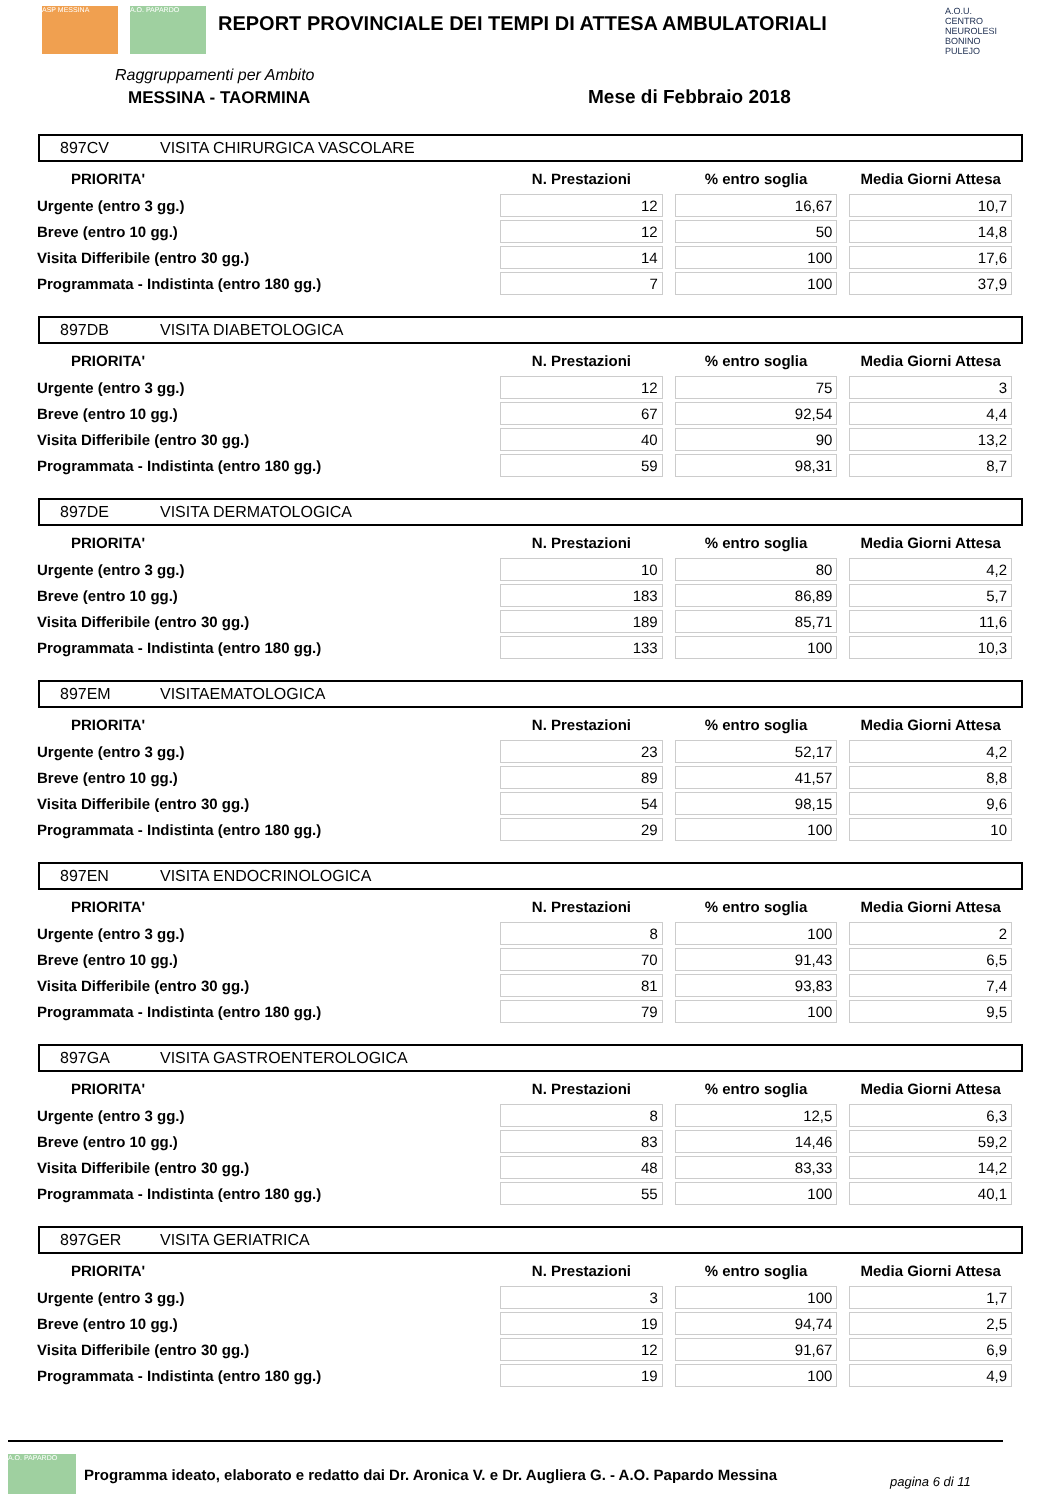ASP MESSINA A.O. PAPARDO
REPORT PROVINCIALE DEI TEMPI DI ATTESA AMBULATORIALI
A.O.U. CENTRO NEUROLESI BONINO PULEJO
Raggruppamenti per Ambito
MESSINA - TAORMINA Mese di Febbraio 2018
897CV VISITA CHIRURGICA VASCOLARE
| PRIORITA' | N. Prestazioni | % entro soglia | Media Giorni Attesa |
| --- | --- | --- | --- |
| Urgente (entro 3 gg.) | 12 | 16,67 | 10,7 |
| Breve (entro 10 gg.) | 12 | 50 | 14,8 |
| Visita Differibile (entro 30 gg.) | 14 | 100 | 17,6 |
| Programmata - Indistinta (entro 180 gg.) | 7 | 100 | 37,9 |
897DB VISITA DIABETOLOGICA
| PRIORITA' | N. Prestazioni | % entro soglia | Media Giorni Attesa |
| --- | --- | --- | --- |
| Urgente (entro 3 gg.) | 12 | 75 | 3 |
| Breve (entro 10 gg.) | 67 | 92,54 | 4,4 |
| Visita Differibile (entro 30 gg.) | 40 | 90 | 13,2 |
| Programmata - Indistinta (entro 180 gg.) | 59 | 98,31 | 8,7 |
897DE VISITA DERMATOLOGICA
| PRIORITA' | N. Prestazioni | % entro soglia | Media Giorni Attesa |
| --- | --- | --- | --- |
| Urgente (entro 3 gg.) | 10 | 80 | 4,2 |
| Breve (entro 10 gg.) | 183 | 86,89 | 5,7 |
| Visita Differibile (entro 30 gg.) | 189 | 85,71 | 11,6 |
| Programmata - Indistinta (entro 180 gg.) | 133 | 100 | 10,3 |
897EM VISITAEMATOLOGICA
| PRIORITA' | N. Prestazioni | % entro soglia | Media Giorni Attesa |
| --- | --- | --- | --- |
| Urgente (entro 3 gg.) | 23 | 52,17 | 4,2 |
| Breve (entro 10 gg.) | 89 | 41,57 | 8,8 |
| Visita Differibile (entro 30 gg.) | 54 | 98,15 | 9,6 |
| Programmata - Indistinta (entro 180 gg.) | 29 | 100 | 10 |
897EN VISITA ENDOCRINOLOGICA
| PRIORITA' | N. Prestazioni | % entro soglia | Media Giorni Attesa |
| --- | --- | --- | --- |
| Urgente (entro 3 gg.) | 8 | 100 | 2 |
| Breve (entro 10 gg.) | 70 | 91,43 | 6,5 |
| Visita Differibile (entro 30 gg.) | 81 | 93,83 | 7,4 |
| Programmata - Indistinta (entro 180 gg.) | 79 | 100 | 9,5 |
897GA VISITA GASTROENTEROLOGICA
| PRIORITA' | N. Prestazioni | % entro soglia | Media Giorni Attesa |
| --- | --- | --- | --- |
| Urgente (entro 3 gg.) | 8 | 12,5 | 6,3 |
| Breve (entro 10 gg.) | 83 | 14,46 | 59,2 |
| Visita Differibile (entro 30 gg.) | 48 | 83,33 | 14,2 |
| Programmata - Indistinta (entro 180 gg.) | 55 | 100 | 40,1 |
897GER VISITA GERIATRICA
| PRIORITA' | N. Prestazioni | % entro soglia | Media Giorni Attesa |
| --- | --- | --- | --- |
| Urgente (entro 3 gg.) | 3 | 100 | 1,7 |
| Breve (entro 10 gg.) | 19 | 94,74 | 2,5 |
| Visita Differibile (entro 30 gg.) | 12 | 91,67 | 6,9 |
| Programmata - Indistinta (entro 180 gg.) | 19 | 100 | 4,9 |
A.O. PAPARDO
Programma ideato, elaborato e redatto dai Dr. Aronica V. e Dr. Augliera G. - A.O. Papardo Messina
pagina 6 di 11